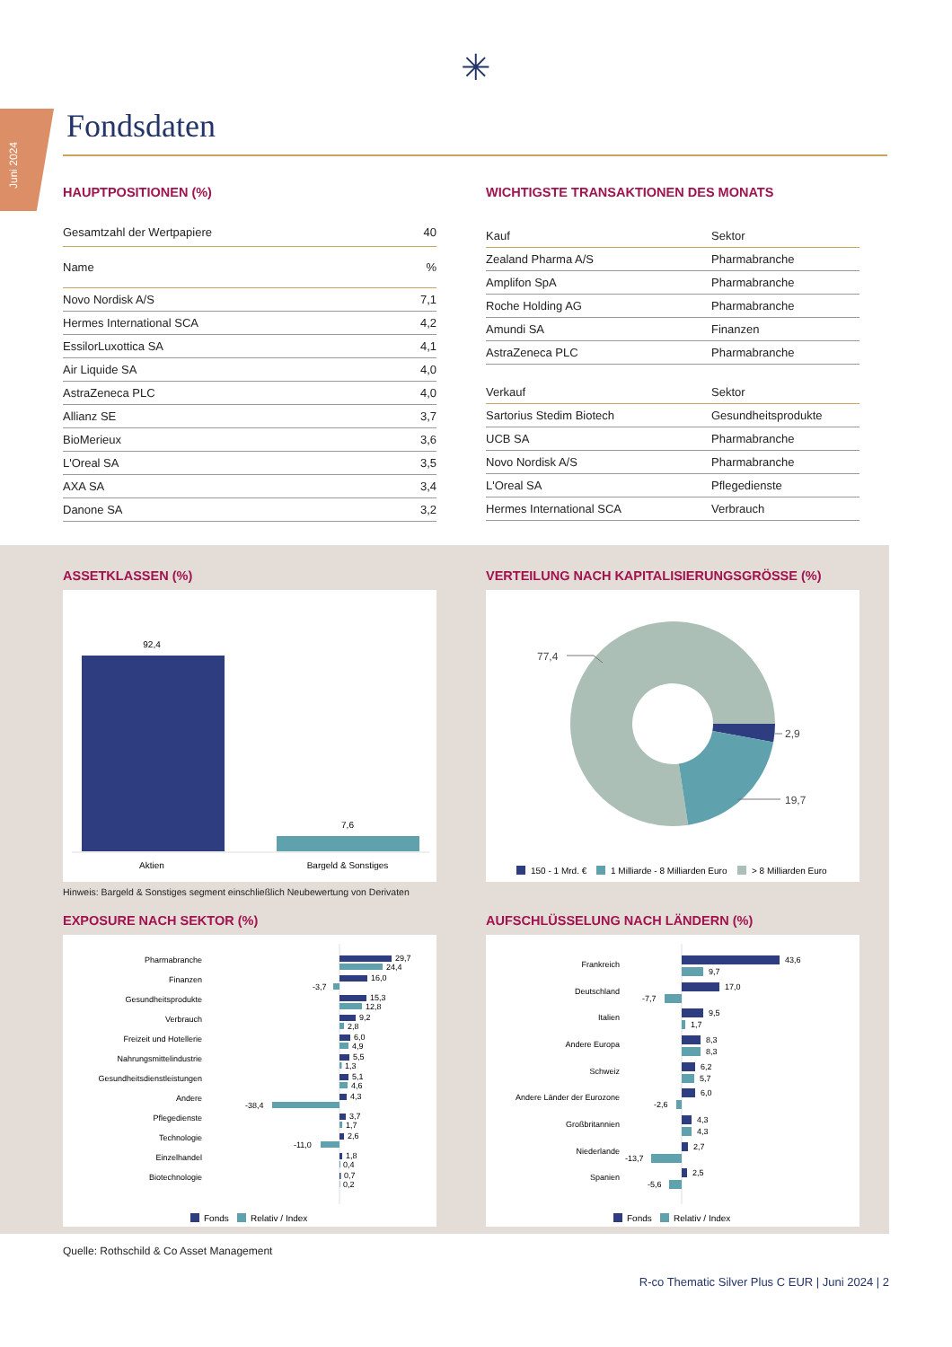Juni 2024
✳
Fondsdaten
HAUPTPOSITIONEN (%)
| Gesamtzahl der Wertpapiere | 40 |
| --- | --- |
| Name | % |
| Novo Nordisk A/S | 7,1 |
| Hermes International SCA | 4,2 |
| EssilorLuxottica SA | 4,1 |
| Air Liquide SA | 4,0 |
| AstraZeneca PLC | 4,0 |
| Allianz SE | 3,7 |
| BioMerieux | 3,6 |
| L'Oreal SA | 3,5 |
| AXA SA | 3,4 |
| Danone SA | 3,2 |
WICHTIGSTE TRANSAKTIONEN DES MONATS
| Kauf | Sektor |
| --- | --- |
| Zealand Pharma A/S | Pharmabranche |
| Amplifon SpA | Pharmabranche |
| Roche Holding AG | Pharmabranche |
| Amundi SA | Finanzen |
| AstraZeneca PLC | Pharmabranche |
| Verkauf | Sektor |
| --- | --- |
| Sartorius Stedim Biotech | Gesundheitsprodukte |
| UCB SA | Pharmabranche |
| Novo Nordisk A/S | Pharmabranche |
| L'Oreal SA | Pflegedienste |
| Hermes International SCA | Verbrauch |
ASSETKLASSEN (%)
92,4
7,6
Aktien
Bargeld & Sonstiges
Hinweis: Bargeld & Sonstiges segment einschließlich Neubewertung von Derivaten
VERTEILUNG NACH KAPITALISIERUNGSGRÖSSE (%)
77,4
2,9
19,7
150 - 1 Mrd. €
1 Milliarde - 8 Milliarden Euro
> 8 Milliarden Euro
EXPOSURE NACH SEKTOR (%)
Pharmabranche
Finanzen
Gesundheitsprodukte
Verbrauch
Freizeit und Hotellerie
Nahrungsmittelindustrie
Gesundheitsdienstleistungen
Andere
Pflegedienste
Technologie
Einzelhandel
Biotechnologie
29,7
24,4
16,0
-3,7
15,3
12,8
9,2
2,8
6,0
4,9
5,5
1,3
5,1
4,6
4,3
-38,4
3,7
1,7
2,6
-11,0
1,8
0,4
0,7
0,2
Fonds
Relativ / Index
AUFSCHLÜSSELUNG NACH LÄNDERN (%)
Frankreich
Deutschland
Italien
Andere Europa
Schweiz
Andere Länder der Eurozone
Großbritannien
Niederlande
Spanien
43,6
9,7
17,0
-7,7
9,5
1,7
8,3
8,3
6,2
5,7
6,0
-2,6
4,3
4,3
2,7
-13,7
2,5
-5,6
Fonds
Relativ / Index
Quelle: Rothschild & Co Asset Management
R-co Thematic Silver Plus C EUR | Juni 2024 | 2